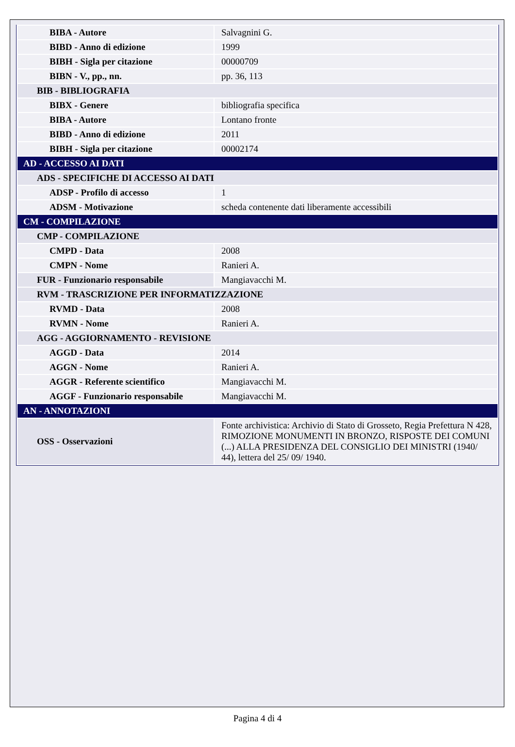| BIBA - Autore | Salvagnini G. |
| BIBD - Anno di edizione | 1999 |
| BIBH - Sigla per citazione | 00000709 |
| BIBN - V., pp., nn. | pp. 36, 113 |
| BIB - BIBLIOGRAFIA | |
| BIBX - Genere | bibliografia specifica |
| BIBA - Autore | Lontano fronte |
| BIBD - Anno di edizione | 2011 |
| BIBH - Sigla per citazione | 00002174 |
| AD - ACCESSO AI DATI | |
| ADS - SPECIFICHE DI ACCESSO AI DATI | |
| ADSP - Profilo di accesso | 1 |
| ADSM - Motivazione | scheda contenente dati liberamente accessibili |
| CM - COMPILAZIONE | |
| CMP - COMPILAZIONE | |
| CMPD - Data | 2008 |
| CMPN - Nome | Ranieri A. |
| FUR - Funzionario responsabile | Mangiavacchi M. |
| RVM - TRASCRIZIONE PER INFORMATIZZAZIONE | |
| RVMD - Data | 2008 |
| RVMN - Nome | Ranieri A. |
| AGG - AGGIORNAMENTO - REVISIONE | |
| AGGD - Data | 2014 |
| AGGN - Nome | Ranieri A. |
| AGGR - Referente scientifico | Mangiavacchi M. |
| AGGF - Funzionario responsabile | Mangiavacchi M. |
| AN - ANNOTAZIONI | |
| OSS - Osservazioni | Fonte archivistica: Archivio di Stato di Grosseto, Regia Prefettura N 428, RIMOZIONE MONUMENTI IN BRONZO, RISPOSTE DEI COMUNI (...) ALLA PRESIDENZA DEL CONSIGLIO DEI MINISTRI (1940/ 44), lettera del 25/ 09/ 1940. |
Pagina 4 di 4